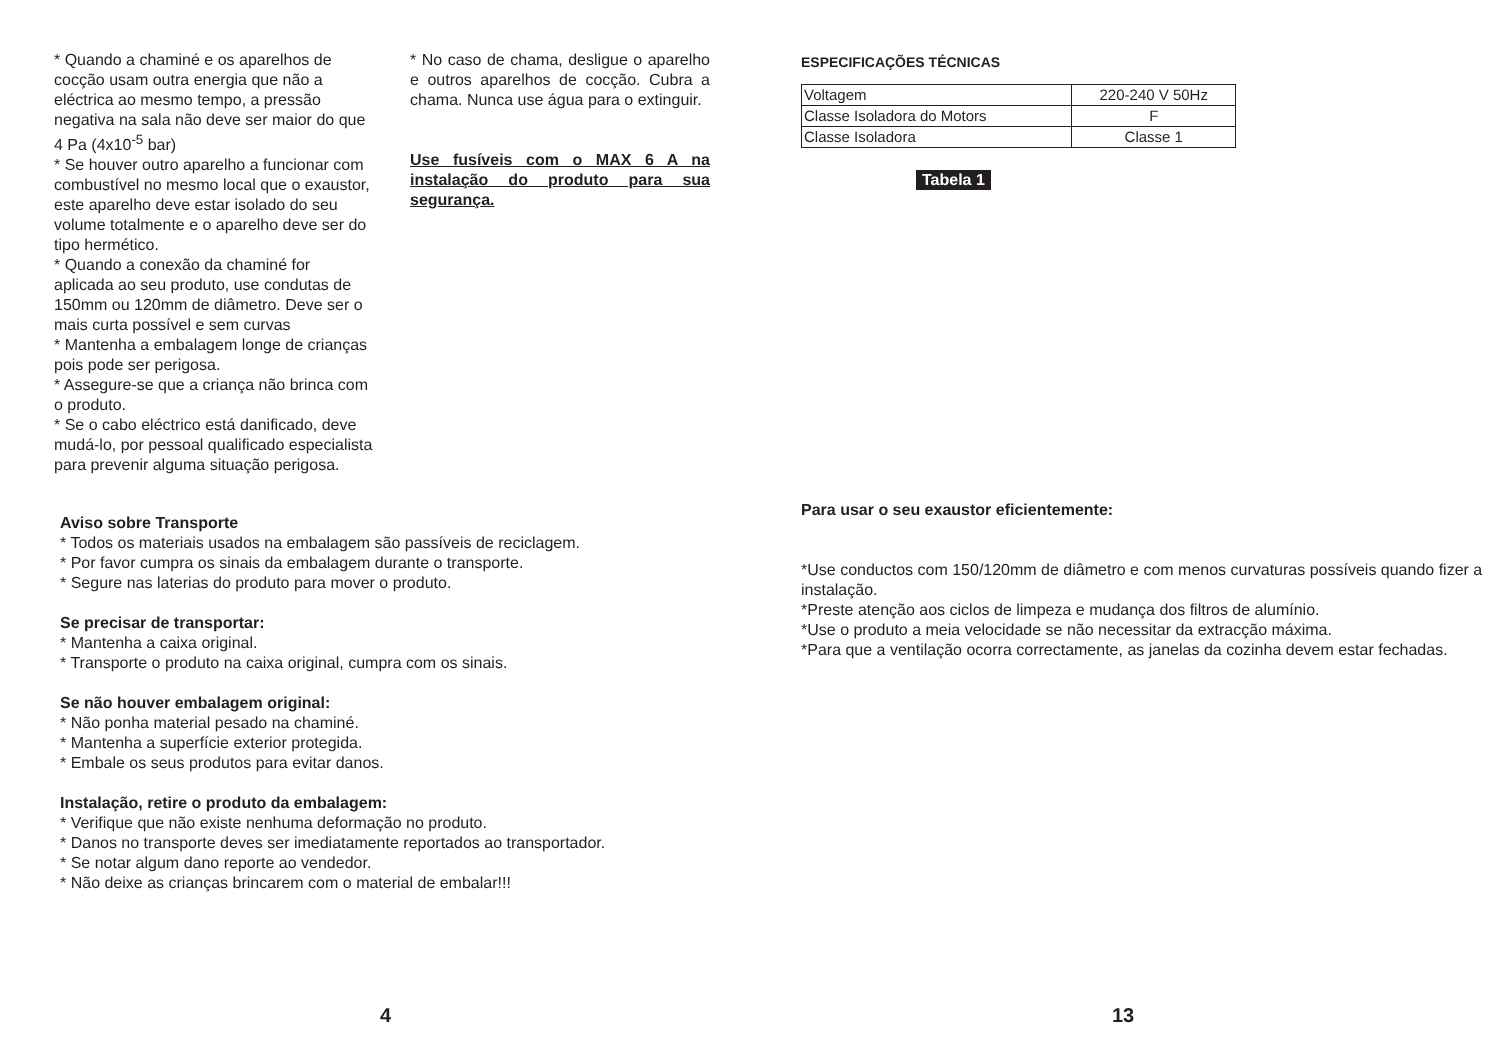* Quando a chaminé e os aparelhos de cocção usam outra energia que não a eléctrica ao mesmo tempo, a pressão negativa na sala não deve ser maior do que 4 Pa (4x10<sup>-5</sup> bar)
* Se houver outro aparelho a funcionar com combustível no mesmo local que o exaustor, este aparelho deve estar isolado do seu volume totalmente e o aparelho deve ser do tipo hermético.
* Quando a conexão da chaminé for aplicada ao seu produto, use condutas de 150mm ou 120mm de diâmetro. Deve ser o mais curta possível e sem curvas
* Mantenha a embalagem longe de crianças pois pode ser perigosa.
* Assegure-se que a criança não brinca com o produto.
* Se o cabo eléctrico está danificado, deve mudá-lo, por pessoal qualificado especialista para prevenir alguma situação perigosa.
* No caso de chama, desligue o aparelho e outros aparelhos de cocção. Cubra a chama. Nunca use água para o extinguir.
Use fusíveis com o MAX 6 A na instalação do produto para sua segurança.
Aviso sobre Transporte
* Todos os materiais usados na embalagem são passíveis de reciclagem.
* Por favor cumpra os sinais da embalagem durante o transporte.
* Segure nas laterias do produto para mover o produto.
Se precisar de transportar:
* Mantenha a caixa original.
* Transporte o produto na caixa original, cumpra com os sinais.
Se não houver embalagem original:
* Não ponha material pesado na chaminé.
* Mantenha a superfície exterior protegida.
* Embale os seus produtos para evitar danos.
Instalação, retire o produto da embalagem:
* Verifique que não existe nenhuma deformação no produto.
* Danos no transporte deves ser imediatamente reportados ao transportador.
* Se notar algum dano reporte ao vendedor.
* Não deixe as crianças brincarem com o material de embalar!!!
4
ESPECIFICAÇÕES TÉCNICAS
| Voltagem | 220-240 V 50Hz |
| Classe Isoladora do Motors | F |
| Classe Isoladora | Classe 1 |
Tabela 1
Para usar o seu exaustor eficientemente:
*Use conductos com 150/120mm de diâmetro e com menos curvaturas possíveis quando fizer a instalação.
*Preste atenção aos ciclos de limpeza e mudança dos filtros de alumínio.
*Use o produto a meia velocidade se não necessitar da extracção máxima.
*Para que a ventilação ocorra correctamente, as janelas da cozinha devem estar fechadas.
13